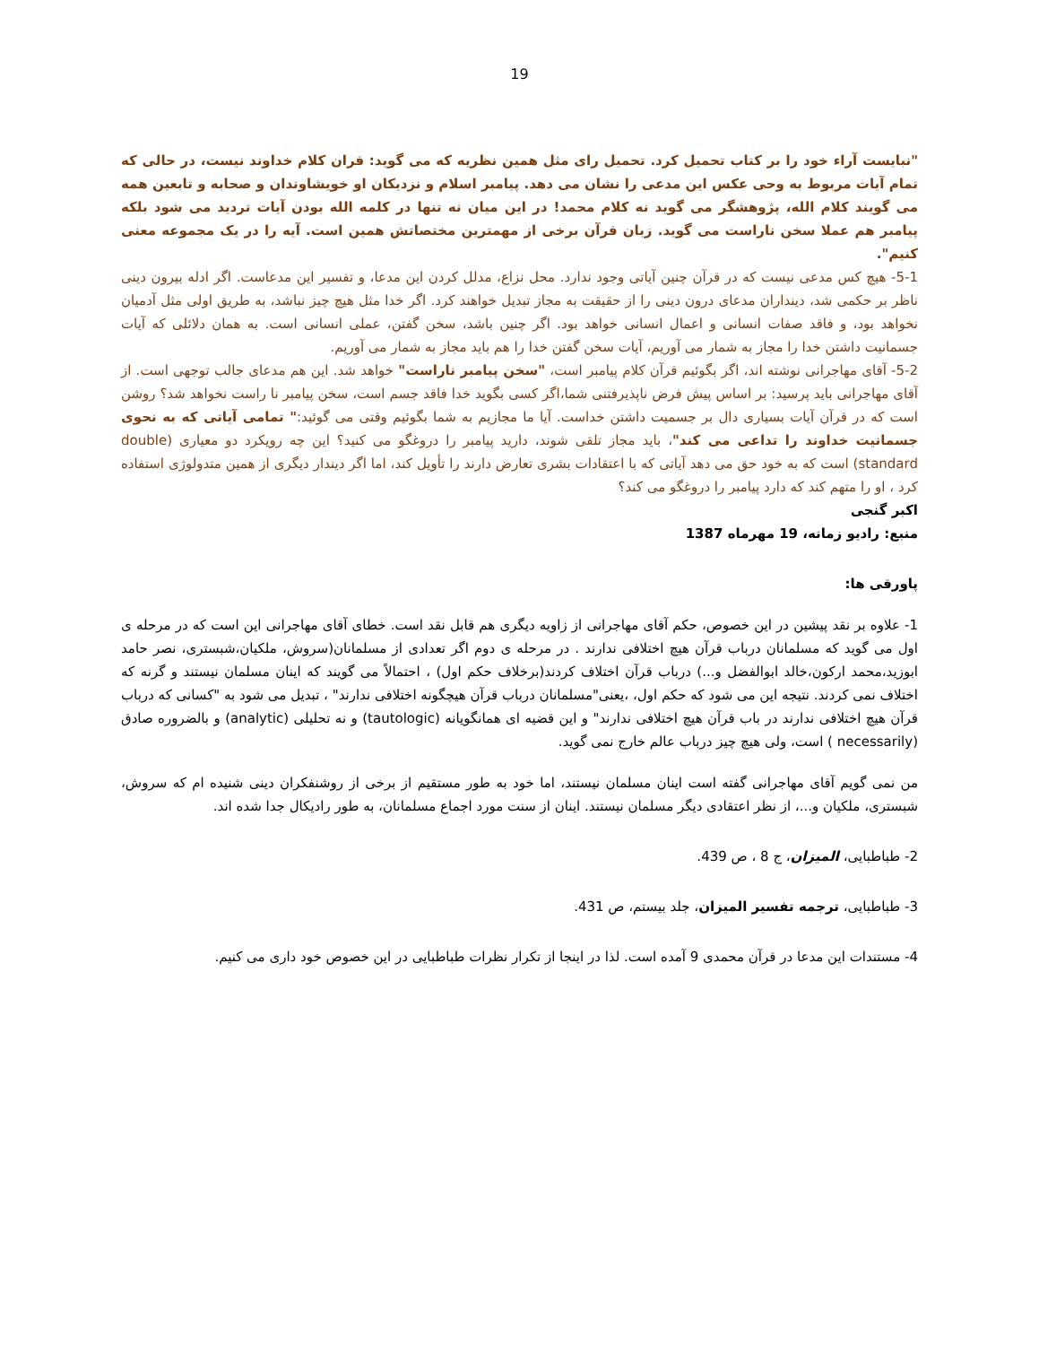19
"نبایست آراء خود را بر کتاب تحمیل کرد. تحمیل رای مثل همین نظریه که می گوید: قران کلام خداوند نیست، در حالی که تمام آیات مربوط به وحی عکس این مدعی را نشان می دهد. پیامبر اسلام و نزدیکان او خویشاوندان و صحابه و تابعین همه می گویند کلام الله، پژوهشگر می گوید نه کلام محمد! در این میان نه تنها در کلمه الله بودن آیات تردید می شود بلکه پیامبر هم عملا سخن ناراست می گوید. زبان قرآن برخی از مهمترین مختصاتش همین است. آیه را در یک مجموعه معنی کنیم".
5-1- هیچ کس مدعی نیست که در قرآن چنین آیاتی وجود ندارد. محل نزاع، مدلل کردن این مدعا، و تفسیر این مدعاست. اگر ادله بیرون دینی ناظر بر حکمی شد، دینداران مدعای درون دینی را از حقیقت به مجاز تبدیل خواهند کرد. اگر خدا مثل هیچ چیز نباشد، به طریق اولی مثل آدمیان نخواهد بود، و فاقد صفات انسانی و اعمال انسانی خواهد بود. اگر چنین باشد، سخن گفتن، عملی انسانی است. به همان دلائلی که آیات جسمانیت داشتن خدا را مجاز به شمار می آوریم، آیات سخن گفتن خدا را هم باید مجاز به شمار می آوریم.
5-2- آقای مهاجرانی نوشته اند، اگر بگوئیم قرآن کلام پیامبر است، "سخن پیامبر ناراست" خواهد شد. این هم مدعای جالب توجهی است. از آقای مهاجرانی باید پرسید: بر اساس پیش فرض ناپذیرفتنی شما،اگر کسی بگوید خدا فاقد جسم است، سخن پیامبر نا راست نخواهد شد؟ روشن است که در قرآن آیات بسیاری دال بر جسمیت داشتن خداست. آیا ما مجازیم به شما بگوئیم وقتی می گوئید:" تمامی آیاتی که به نحوی جسمانیت خداوند را تداعی می کند"، باید مجاز تلقی شوند، دارید پیامبر را دروغگو می کنید؟ این چه رویکرد دو معیاری (double standard) است که به خود حق می دهد آیاتی که با اعتقادات بشری تعارض دارند را تأویل کند، اما اگر دیندار دیگری از همین متدولوژی استفاده کرد ، او را متهم کند که دارد پیامبر را دروغگو می کند؟
اکبر گنجی
منبع: رادیو زمانه، 19 مهرماه 1387
پاورقی ها:
1- علاوه بر نقد پیشین در این خصوص، حکم آقای مهاجرانی از زاویه دیگری هم قابل نقد است. خطای آقای مهاجرانی این است که در مرحله ی اول می گوید که مسلمانان درباب قرآن هیچ اختلافی ندارند . در مرحله ی دوم اگر تعدادی از مسلمانان(سروش، ملکیان،شبستری، نصر حامد ابوزید،محمد ارکون،خالد ابوالفضل و...) درباب قرآن اختلاف کردند(برخلاف حکم اول) ، احتمالاً می گویند که اینان مسلمان نیستند و گرنه که اختلاف نمی کردند. نتیجه این می شود که حکم اول، ،یعنی"مسلمانان درباب قرآن هیچگونه اختلافی ندارند" ، تبدیل می شود به "کسانی که درباب قرآن هیچ اختلافی ندارند در باب قرآن هیچ اختلافی ندارند" و این قضیه ای همانگویانه (tautologic) و نه تحلیلی (analytic) و بالضروره صادق (necessarily ) است، ولی هیچ چیز درباب عالم خارج نمی گوید.
من نمی گویم آقای مهاجرانی گفته است اینان مسلمان نیستند، اما خود به طور مستقیم از برخی از روشنفکران دینی شنیده ام که سروش، شبستری، ملکیان و...، از نظر اعتقادی دیگر مسلمان نیستند. اینان از سنت مورد اجماع مسلمانان، به طور رادیکال جدا شده اند.
2- طباطبایی، المیزان، ج 8 ، ص 439.
3- طباطبایی، ترجمه تفسیر المیزان، جلد بیستم، ص 431.
4- مستندات این مدعا در قرآن محمدی 9 آمده است. لذا در اینجا از تکرار نظرات طباطبایی در این خصوص خود داری می کنیم.